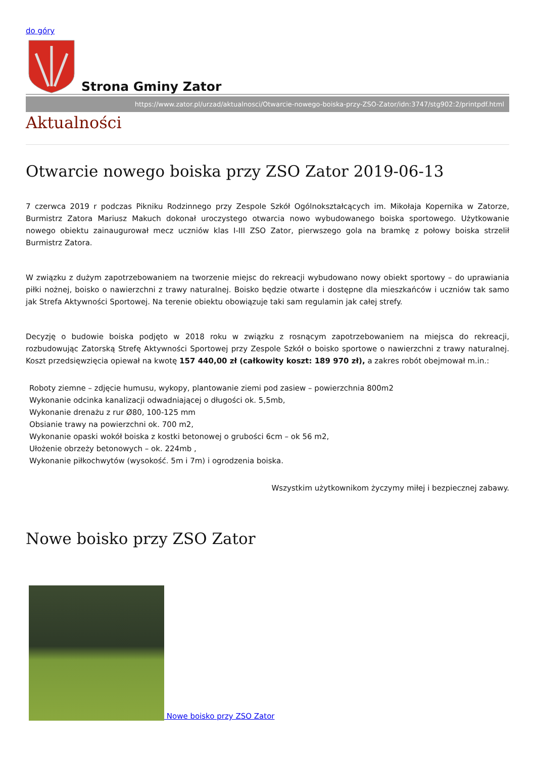do góry
Strona Gminy Zator
https://www.zator.pl/urzad/aktualnosci/Otwarcie-nowego-boiska-przy-ZSO-Zator/idn:3747/stg902:2/printpdf.html
Aktualności
Otwarcie nowego boiska przy ZSO Zator 2019-06-13
7 czerwca 2019 r podczas Pikniku Rodzinnego przy Zespole Szkół Ogólnokształcących im. Mikołaja Kopernika w Zatorze, Burmistrz Zatora Mariusz Makuch dokonał uroczystego otwarcia nowo wybudowanego boiska sportowego. Użytkowanie nowego obiektu zainaugurował mecz uczniów klas I-III ZSO Zator, pierwszego gola na bramkę z połowy boiska strzelił Burmistrz Zatora.
W związku z dużym zapotrzebowaniem na tworzenie miejsc do rekreacji wybudowano nowy obiekt sportowy – do uprawiania piłki nożnej, boisko o nawierzchni z trawy naturalnej. Boisko będzie otwarte i dostępne dla mieszkańców i uczniów tak samo jak Strefa Aktywności Sportowej. Na terenie obiektu obowiązuje taki sam regulamin jak całej strefy.
Decyzję o budowie boiska podjęto w 2018 roku w związku z rosnącym zapotrzebowaniem na miejsca do rekreacji, rozbudowując Zatorską Strefę Aktywności Sportowej przy Zespole Szkół o boisko sportowe o nawierzchni z trawy naturalnej. Koszt przedsięwzięcia opiewał na kwotę 157 440,00 zł (całkowity koszt: 189 970 zł), a zakres robót obejmował m.in.:
Roboty ziemne – zdjęcie humusu, wykopy, plantowanie ziemi pod zasiew – powierzchnia 800m2
Wykonanie odcinka kanalizacji odwadniającej o długości ok. 5,5mb,
Wykonanie drenażu z rur Ø80, 100-125 mm
Obsianie trawy na powierzchni ok. 700 m2,
Wykonanie opaski wokół boiska z kostki betonowej o grubości 6cm – ok 56 m2,
Ułożenie obrzeży betonowych – ok. 224mb ,
Wykonanie piłkochwytów (wysokość. 5m i 7m) i ogrodzenia boiska.
Wszystkim użytkownikom życzymy miłej i bezpiecznej zabawy.
Nowe boisko przy ZSO Zator
Nowe boisko przy ZSO Zator